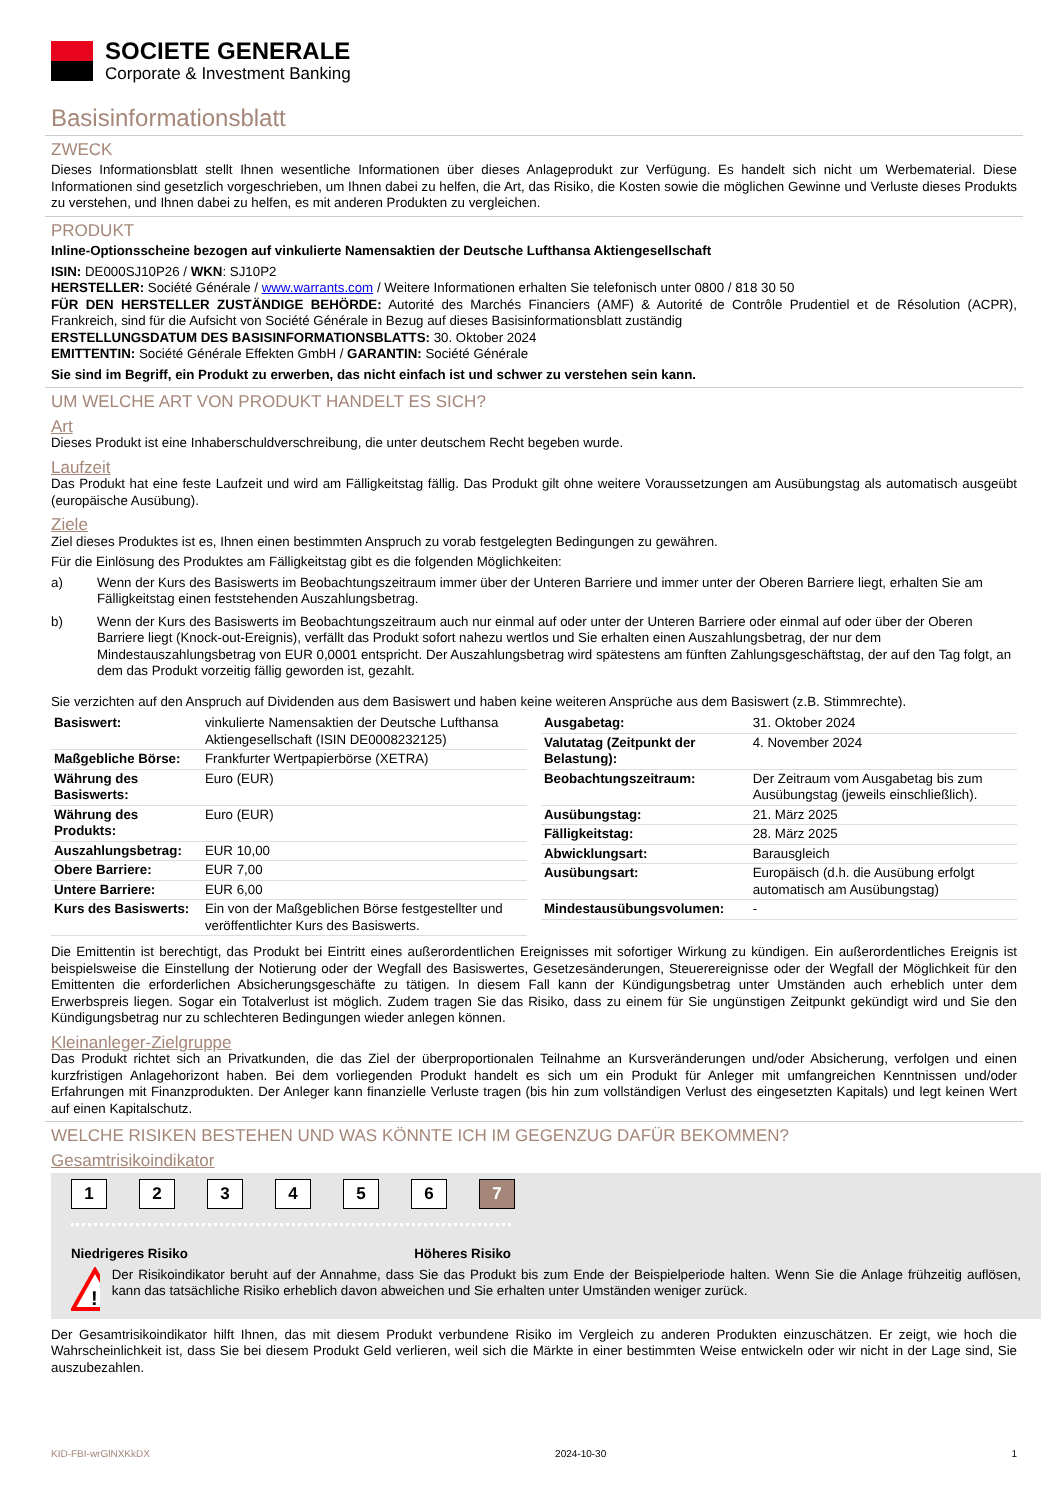SOCIETE GENERALE
Corporate & Investment Banking
Basisinformationsblatt
ZWECK
Dieses Informationsblatt stellt Ihnen wesentliche Informationen über dieses Anlageprodukt zur Verfügung. Es handelt sich nicht um Werbematerial. Diese Informationen sind gesetzlich vorgeschrieben, um Ihnen dabei zu helfen, die Art, das Risiko, die Kosten sowie die möglichen Gewinne und Verluste dieses Produkts zu verstehen, und Ihnen dabei zu helfen, es mit anderen Produkten zu vergleichen.
PRODUKT
Inline-Optionsscheine bezogen auf vinkulierte Namensaktien der Deutsche Lufthansa Aktiengesellschaft
ISIN: DE000SJ10P26 / WKN: SJ10P2
HERSTELLER: Société Générale / www.warrants.com / Weitere Informationen erhalten Sie telefonisch unter 0800 / 818 30 50
FÜR DEN HERSTELLER ZUSTÄNDIGE BEHÖRDE: Autorité des Marchés Financiers (AMF) & Autorité de Contrôle Prudentiel et de Résolution (ACPR), Frankreich, sind für die Aufsicht von Société Générale in Bezug auf dieses Basisinformationsblatt zuständig
ERSTELLUNGSDATUM DES BASISINFORMATIONSBLATTS: 30. Oktober 2024
EMITTENTIN: Société Générale Effekten GmbH / GARANTIN: Société Générale
Sie sind im Begriff, ein Produkt zu erwerben, das nicht einfach ist und schwer zu verstehen sein kann.
UM WELCHE ART VON PRODUKT HANDELT ES SICH?
Art
Dieses Produkt ist eine Inhaberschuldverschreibung, die unter deutschem Recht begeben wurde.
Laufzeit
Das Produkt hat eine feste Laufzeit und wird am Fälligkeitstag fällig. Das Produkt gilt ohne weitere Voraussetzungen am Ausübungstag als automatisch ausgeübt (europäische Ausübung).
Ziele
Ziel dieses Produktes ist es, Ihnen einen bestimmten Anspruch zu vorab festgelegten Bedingungen zu gewähren.
Für die Einlösung des Produktes am Fälligkeitstag gibt es die folgenden Möglichkeiten:
a) Wenn der Kurs des Basiswerts im Beobachtungszeitraum immer über der Unteren Barriere und immer unter der Oberen Barriere liegt, erhalten Sie am Fälligkeitstag einen feststehenden Auszahlungsbetrag.
b) Wenn der Kurs des Basiswerts im Beobachtungszeitraum auch nur einmal auf oder unter der Unteren Barriere oder einmal auf oder über der Oberen Barriere liegt (Knock-out-Ereignis), verfällt das Produkt sofort nahezu wertlos und Sie erhalten einen Auszahlungsbetrag, der nur dem Mindestauszahlungsbetrag von EUR 0,0001 entspricht. Der Auszahlungsbetrag wird spätestens am fünften Zahlungsgeschäftstag, der auf den Tag folgt, an dem das Produkt vorzeitig fällig geworden ist, gezahlt.
Sie verzichten auf den Anspruch auf Dividenden aus dem Basiswert und haben keine weiteren Ansprüche aus dem Basiswert (z.B. Stimmrechte).
| Basiswert: | vinkulierte Namensaktien der Deutsche Lufthansa Aktiengesellschaft (ISIN DE0008232125) |
| Maßgebliche Börse: | Frankfurter Wertpapierbörse (XETRA) |
| Währung des Basiswerts: | Euro (EUR) |
| Währung des Produkts: | Euro (EUR) |
| Auszahlungsbetrag: | EUR 10,00 |
| Obere Barriere: | EUR 7,00 |
| Untere Barriere: | EUR 6,00 |
| Kurs des Basiswerts: | Ein von der Maßgeblichen Börse festgestellter und veröffentlichter Kurs des Basiswerts. |
| Ausgabetag: | 31. Oktober 2024 |
| Valutatag (Zeitpunkt der Belastung): | 4. November 2024 |
| Beobachtungszeitraum: | Der Zeitraum vom Ausgabetag bis zum Ausübungstag (jeweils einschließlich). |
| Ausübungstag: | 21. März 2025 |
| Fälligkeitstag: | 28. März 2025 |
| Abwicklungsart: | Barausgleich |
| Ausübungsart: | Europäisch (d.h. die Ausübung erfolgt automatisch am Ausübungstag) |
| Mindestausübungsvolumen: | - |
Die Emittentin ist berechtigt, das Produkt bei Eintritt eines außerordentlichen Ereignisses mit sofortiger Wirkung zu kündigen. Ein außerordentliches Ereignis ist beispielsweise die Einstellung der Notierung oder der Wegfall des Basiswertes, Gesetzesänderungen, Steuerereignisse oder der Wegfall der Möglichkeit für den Emittenten die erforderlichen Absicherungsgeschäfte zu tätigen. In diesem Fall kann der Kündigungsbetrag unter Umständen auch erheblich unter dem Erwerbspreis liegen. Sogar ein Totalverlust ist möglich. Zudem tragen Sie das Risiko, dass zu einem für Sie ungünstigen Zeitpunkt gekündigt wird und Sie den Kündigungsbetrag nur zu schlechteren Bedingungen wieder anlegen können.
Kleinanleger-Zielgruppe
Das Produkt richtet sich an Privatkunden, die das Ziel der überproportionalen Teilnahme an Kursveränderungen und/oder Absicherung, verfolgen und einen kurzfristigen Anlagehorizont haben. Bei dem vorliegenden Produkt handelt es sich um ein Produkt für Anleger mit umfangreichen Kenntnissen und/oder Erfahrungen mit Finanzprodukten. Der Anleger kann finanzielle Verluste tragen (bis hin zum vollständigen Verlust des eingesetzten Kapitals) und legt keinen Wert auf einen Kapitalschutz.
WELCHE RISIKEN BESTEHEN UND WAS KÖNNTE ICH IM GEGENZUG DAFÜR BEKOMMEN?
Gesamtrisikoindikator
1 2 3 4 5 6 7
Niedrigeres Risiko Höheres Risiko
!
Der Risikoindikator beruht auf der Annahme, dass Sie das Produkt bis zum Ende der Beispielperiode halten. Wenn Sie die Anlage frühzeitig auflösen, kann das tatsächliche Risiko erheblich davon abweichen und Sie erhalten unter Umständen weniger zurück.
Der Gesamtrisikoindikator hilft Ihnen, das mit diesem Produkt verbundene Risiko im Vergleich zu anderen Produkten einzuschätzen. Er zeigt, wie hoch die Wahrscheinlichkeit ist, dass Sie bei diesem Produkt Geld verlieren, weil sich die Märkte in einer bestimmten Weise entwickeln oder wir nicht in der Lage sind, Sie auszubezahlen.
KID-FBI-wrGlNXKkDX 2024-10-30 1